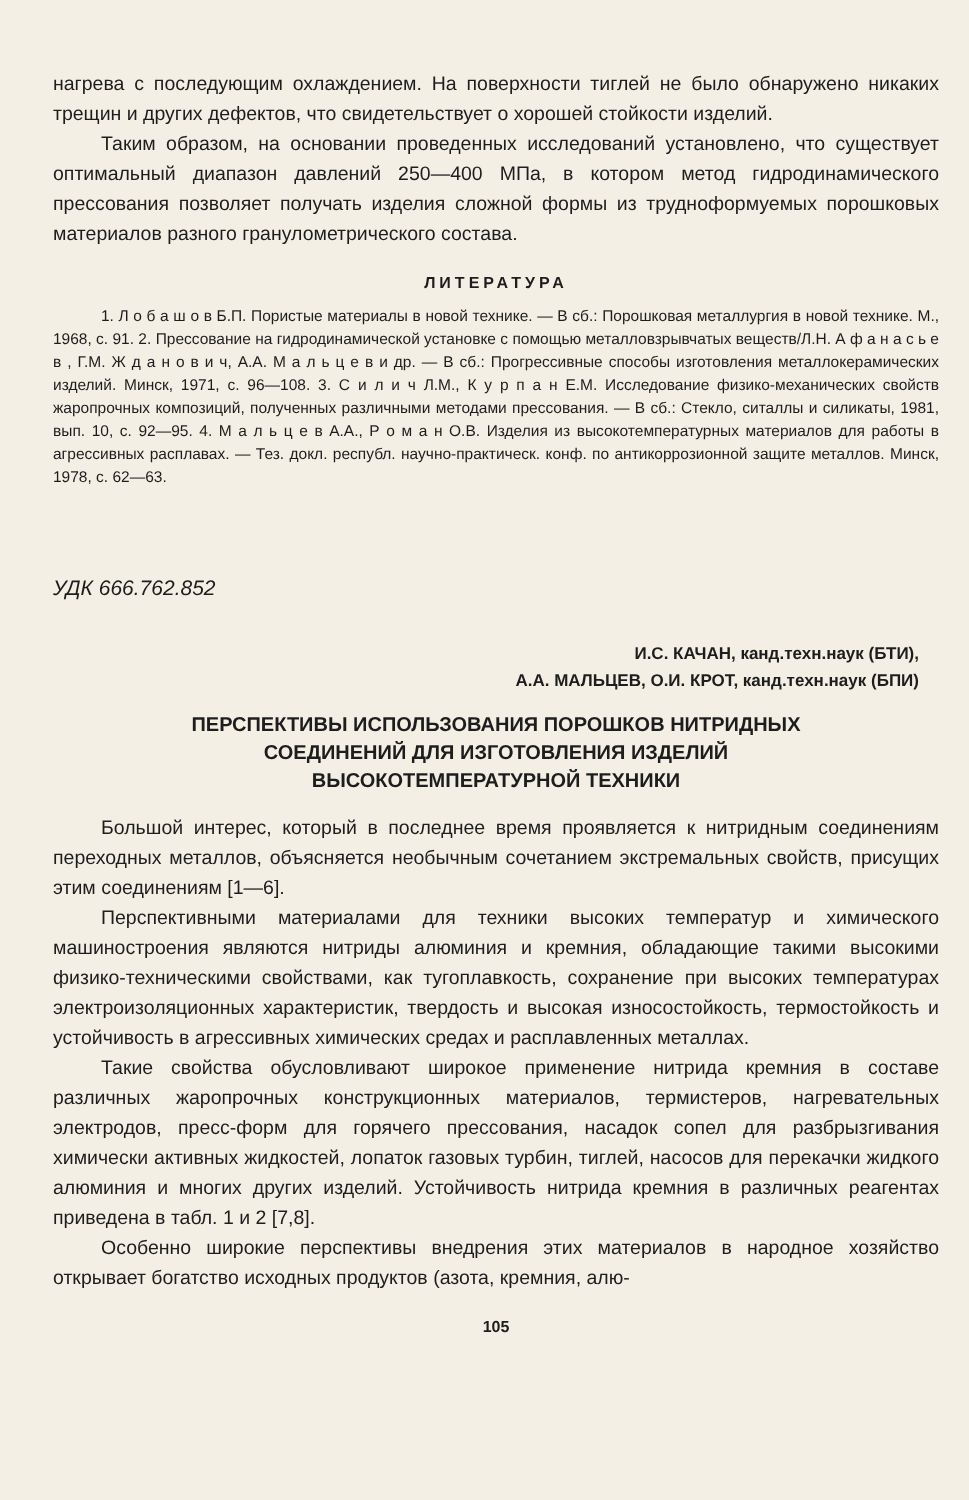нагрева с последующим охлаждением. На поверхности тиглей не было обнаружено никаких трещин и других дефектов, что свидетельствует о хорошей стойкости изделий.
Таким образом, на основании проведенных исследований установлено, что существует оптимальный диапазон давлений 250—400 МПа, в котором метод гидродинамического прессования позволяет получать изделия сложной формы из трудноформуемых порошковых материалов разного гранулометрического состава.
ЛИТЕРАТУРА
1. Л о б а ш о в Б.П. Пористые материалы в новой технике. — В сб.: Порошковая металлургия в новой технике. М., 1968, с. 91. 2. Прессование на гидродинамической установке с помощью металловзрывчатых веществ/Л.Н. А ф а н а с ь е в , Г.М. Ж д а н о в и ч, А.А. М а л ь ц е в и др. — В сб.: Прогрессивные способы изготовления металлокерамических изделий. Минск, 1971, с. 96—108. 3. С и л и ч Л.М., К у р п а н Е.М. Исследование физико-механических свойств жаропрочных композиций, полученных различными методами прессования. — В сб.: Стекло, ситаллы и силикаты, 1981, вып. 10, с. 92—95. 4. М а л ь ц е в А.А., Р о м а н О.В. Изделия из высокотемпературных материалов для работы в агрессивных расплавах. — Тез. докл. республ. научно-практическ. конф. по антикоррозионной защите металлов. Минск, 1978, с. 62—63.
УДК 666.762.852
И.С. КАЧАН, канд.техн.наук (БТИ),
А.А. МАЛЬЦЕВ, О.И. КРОТ, канд.техн.наук (БПИ)
ПЕРСПЕКТИВЫ ИСПОЛЬЗОВАНИЯ ПОРОШКОВ НИТРИДНЫХ
СОЕДИНЕНИЙ ДЛЯ ИЗГОТОВЛЕНИЯ ИЗДЕЛИЙ
ВЫСОКОТЕМПЕРАТУРНОЙ ТЕХНИКИ
Большой интерес, который в последнее время проявляется к нитридным соединениям переходных металлов, объясняется необычным сочетанием экстремальных свойств, присущих этим соединениям [1—6].
Перспективными материалами для техники высоких температур и химического машиностроения являются нитриды алюминия и кремния, обладающие такими высокими физико-техническими свойствами, как тугоплавкость, сохранение при высоких температурах электроизоляционных характеристик, твердость и высокая износостойкость, термостойкость и устойчивость в агрессивных химических средах и расплавленных металлах.
Такие свойства обусловливают широкое применение нитрида кремния в составе различных жаропрочных конструкционных материалов, термистеров, нагревательных электродов, пресс-форм для горячего прессования, насадок сопел для разбрызгивания химически активных жидкостей, лопаток газовых турбин, тиглей, насосов для перекачки жидкого алюминия и многих других изделий. Устойчивость нитрида кремния в различных реагентах приведена в табл. 1 и 2 [7,8].
Особенно широкие перспективы внедрения этих материалов в народное хозяйство открывает богатство исходных продуктов (азота, кремния, алю-
105